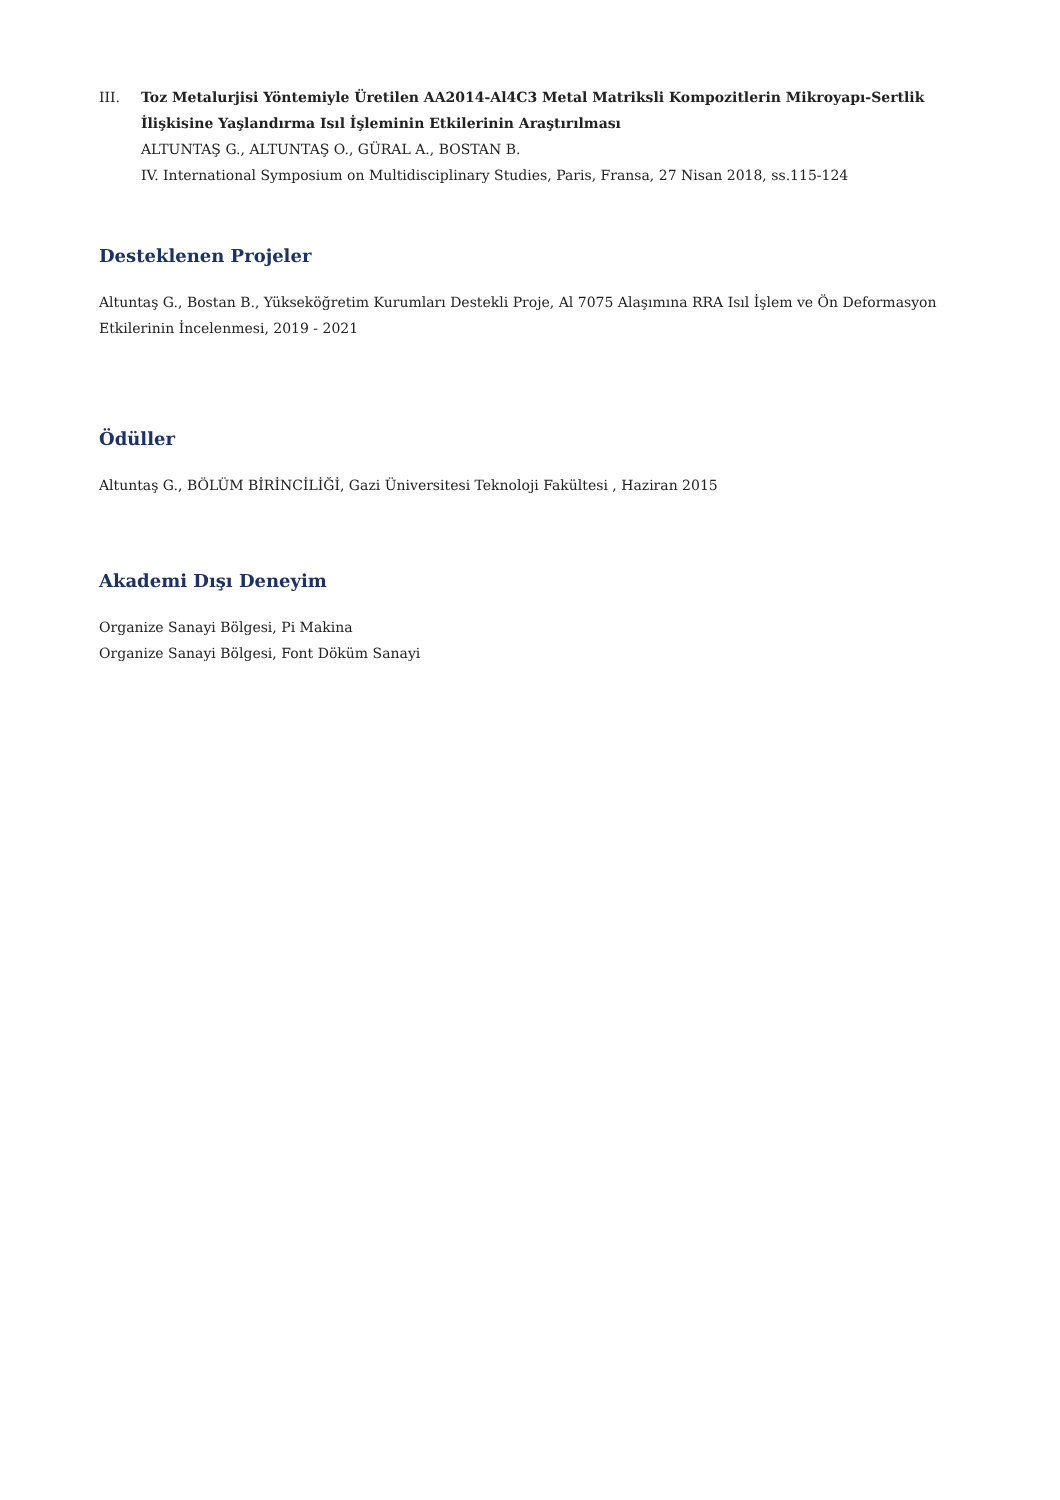III. Toz Metalurjisi Yöntemiyle Üretilen AA2014-Al4C3 Metal Matriksli Kompozitlerin Mikroyapı-Sertlik İlişkisine Yaşlandırma Isıl İşleminin Etkilerinin Araştırılması
ALTUNTAŞ G., ALTUNTAŞ O., GÜRAL A., BOSTAN B.
IV. International Symposium on Multidisciplinary Studies, Paris, Fransa, 27 Nisan 2018, ss.115-124
Desteklenen Projeler
Altuntaş G., Bostan B., Yükseköğretim Kurumları Destekli Proje, Al 7075 Alaşımına RRA Isıl İşlem ve Ön Deformasyon Etkilerinin İncelenmesi, 2019 - 2021
Ödüller
Altuntaş G., BÖLÜM BİRİNCİLİĞİ, Gazi Üniversitesi Teknoloji Fakültesi , Haziran 2015
Akademi Dışı Deneyim
Organize Sanayi Bölgesi, Pi Makina
Organize Sanayi Bölgesi, Font Döküm Sanayi